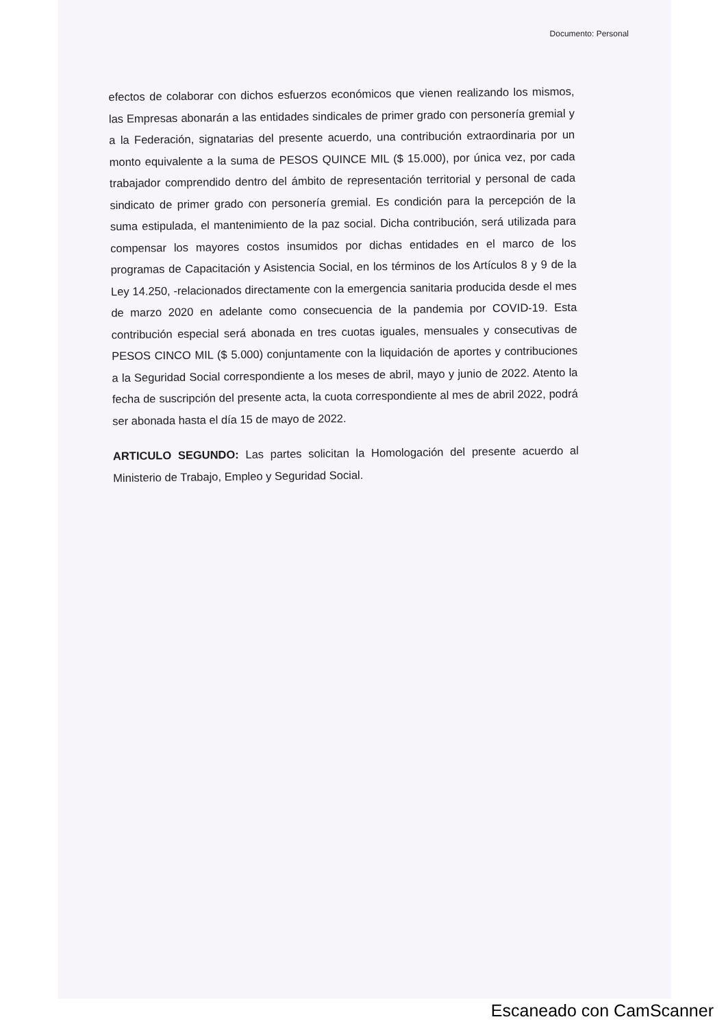Documento: Personal
efectos de colaborar con dichos esfuerzos económicos que vienen realizando los mismos, las Empresas abonarán a las entidades sindicales de primer grado con personería gremial y a la Federación, signatarias del presente acuerdo, una contribución extraordinaria por un monto equivalente a la suma de PESOS QUINCE MIL ($ 15.000), por única vez, por cada trabajador comprendido dentro del ámbito de representación territorial y personal de cada sindicato de primer grado con personería gremial. Es condición para la percepción de la suma estipulada, el mantenimiento de la paz social. Dicha contribución, será utilizada para compensar los mayores costos insumidos por dichas entidades en el marco de los programas de Capacitación y Asistencia Social, en los términos de los Artículos 8 y 9 de la Ley 14.250, -relacionados directamente con la emergencia sanitaria producida desde el mes de marzo 2020 en adelante como consecuencia de la pandemia por COVID-19. Esta contribución especial será abonada en tres cuotas iguales, mensuales y consecutivas de PESOS CINCO MIL ($ 5.000) conjuntamente con la liquidación de aportes y contribuciones a la Seguridad Social correspondiente a los meses de abril, mayo y junio de 2022. Atento la fecha de suscripción del presente acta, la cuota correspondiente al mes de abril 2022, podrá ser abonada hasta el día 15 de mayo de 2022.
ARTICULO SEGUNDO: Las partes solicitan la Homologación del presente acuerdo al Ministerio de Trabajo, Empleo y Seguridad Social.
Escaneado con CamScanner